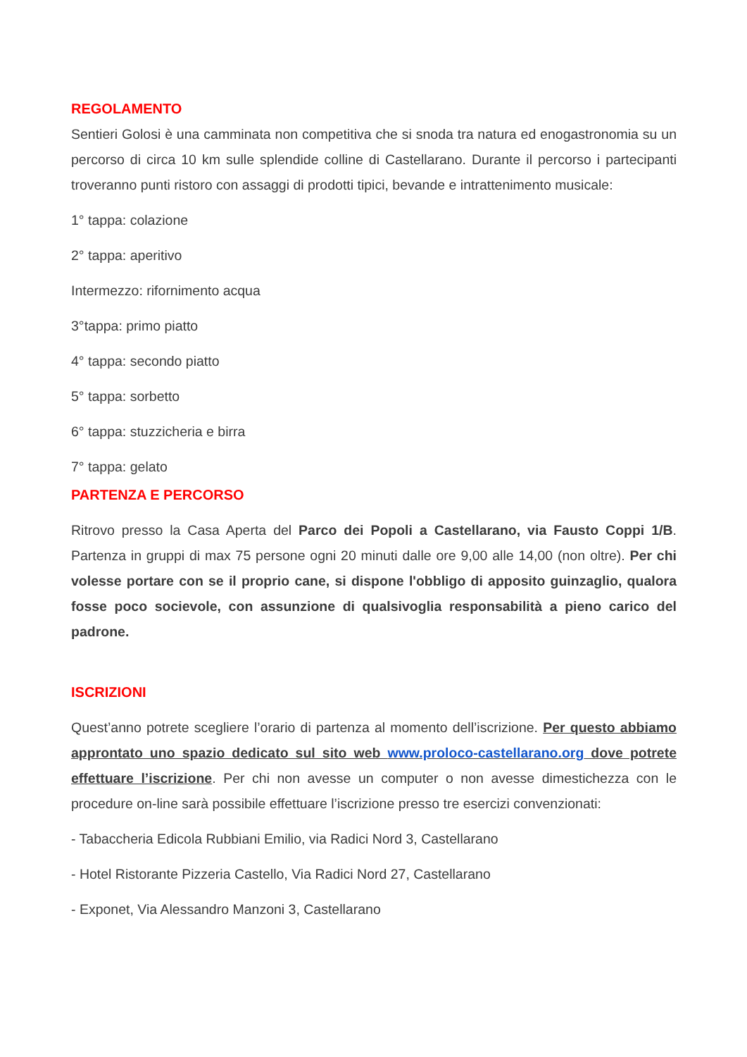REGOLAMENTO
Sentieri Golosi è una camminata non competitiva che si snoda tra natura ed enogastronomia su un percorso di circa 10 km sulle splendide colline di Castellarano. Durante il percorso i partecipanti troveranno punti ristoro con assaggi di prodotti tipici, bevande e intrattenimento musicale:
1° tappa: colazione
2° tappa: aperitivo
Intermezzo: rifornimento acqua
3°tappa: primo piatto
4° tappa: secondo piatto
5° tappa: sorbetto
6° tappa: stuzzicheria e birra
7° tappa: gelato
PARTENZA E PERCORSO
Ritrovo presso la Casa Aperta del Parco dei Popoli a Castellarano, via Fausto Coppi 1/B. Partenza in gruppi di max 75 persone ogni 20 minuti dalle ore 9,00 alle 14,00 (non oltre). Per chi volesse portare con se il proprio cane, si dispone l'obbligo di apposito guinzaglio, qualora fosse poco socievole, con assunzione di qualsivoglia responsabilità a pieno carico del padrone.
ISCRIZIONI
Quest’anno potrete scegliere l’orario di partenza al momento dell’iscrizione. Per questo abbiamo approntato uno spazio dedicato sul sito web www.proloco-castellarano.org dove potrete effettuare l’iscrizione. Per chi non avesse un computer o non avesse dimestichezza con le procedure on-line sarà possibile effettuare l’iscrizione presso tre esercizi convenzionati:
- Tabaccheria Edicola Rubbiani Emilio, via Radici Nord 3, Castellarano
- Hotel Ristorante Pizzeria Castello, Via Radici Nord 27, Castellarano
- Exponet, Via Alessandro Manzoni 3, Castellarano